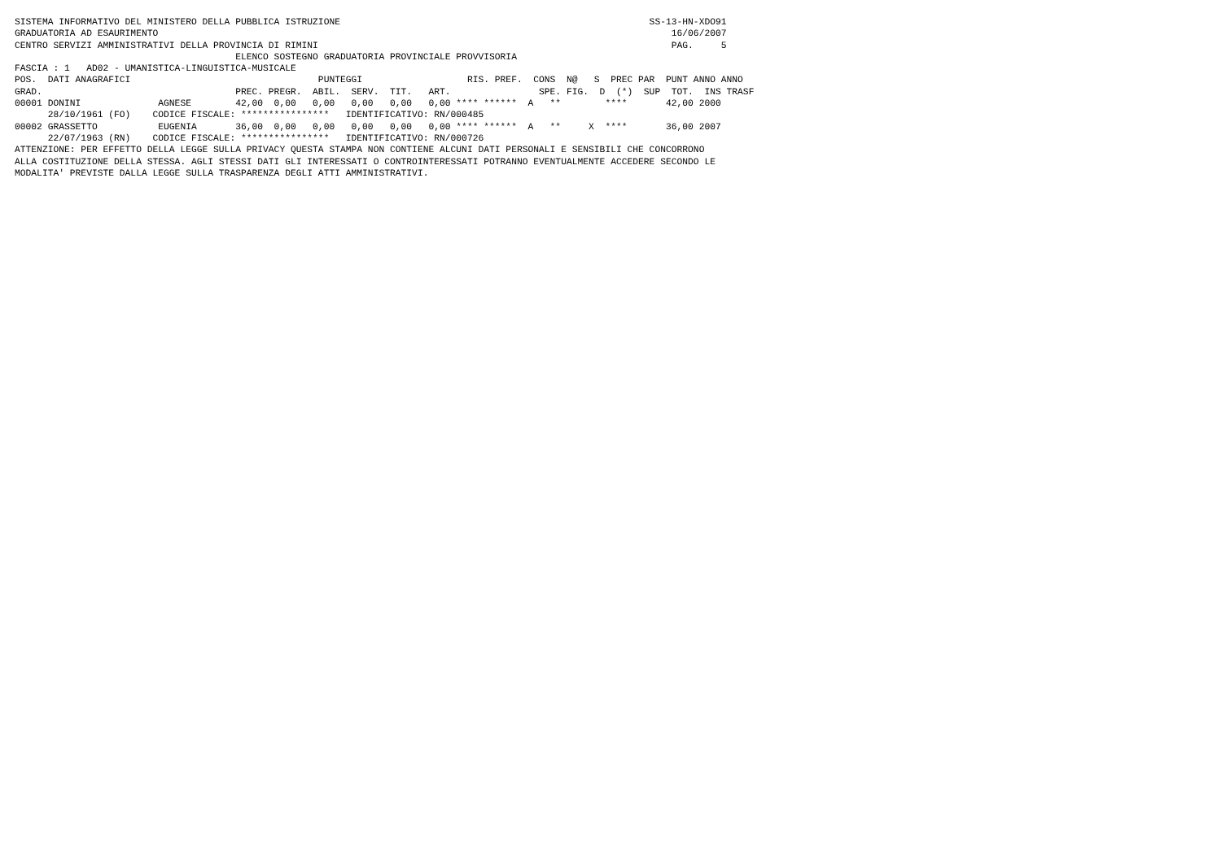SISTEMA INFORMATIVO DEL MINISTERO DELLA PUBBLICA ISTRUZIONE                                                        SS-13-HN-XDO91
GRADUATORIA AD ESAURIMENTO                                                                                             16/06/2007
CENTRO SERVIZI AMMINISTRATIVI DELLA PROVINCIA DI RIMINI                                                                PAG.     5
                                        ELENCO SOSTEGNO GRADUATORIA PROVINCIALE PROVVISORIA
FASCIA : 1   AD02 - UMANISTICA-LINGUISTICA-MUSICALE
POS.  DATI ANAGRAFICI                                  PUNTEGGI                   RIS. PREF.  CONS  N@   S  PREC PAR  PUNT ANNO ANNO
GRAD.                                   PREC. PREGR.  ABIL.  SERV.  TIT.   ART.                SPE. FIG.  D  (*)  SUP  TOT.  INS TRASF
00001 DONINI              AGNESE        42,00  0,00   0,00   0,00   0,00   0,00 **** ******  A   **        ****       42,00 2000
      28/10/1961 (FO)    CODICE FISCALE: ****************   IDENTIFICATIVO: RN/000485
00002 GRASSETTO           EUGENIA       36,00  0,00   0,00   0,00   0,00   0,00 **** ******  A   **     X  ****       36,00 2007
      22/07/1963 (RN)    CODICE FISCALE: ****************   IDENTIFICATIVO: RN/000726
ATTENZIONE: PER EFFETTO DELLA LEGGE SULLA PRIVACY QUESTA STAMPA NON CONTIENE ALCUNI DATI PERSONALI E SENSIBILI CHE CONCORRONO
ALLA COSTITUZIONE DELLA STESSA. AGLI STESSI DATI GLI INTERESSATI O CONTROINTERESSATI POTRANNO EVENTUALMENTE ACCEDERE SECONDO LE
MODALITA' PREVISTE DALLA LEGGE SULLA TRASPARENZA DEGLI ATTI AMMINISTRATIVI.